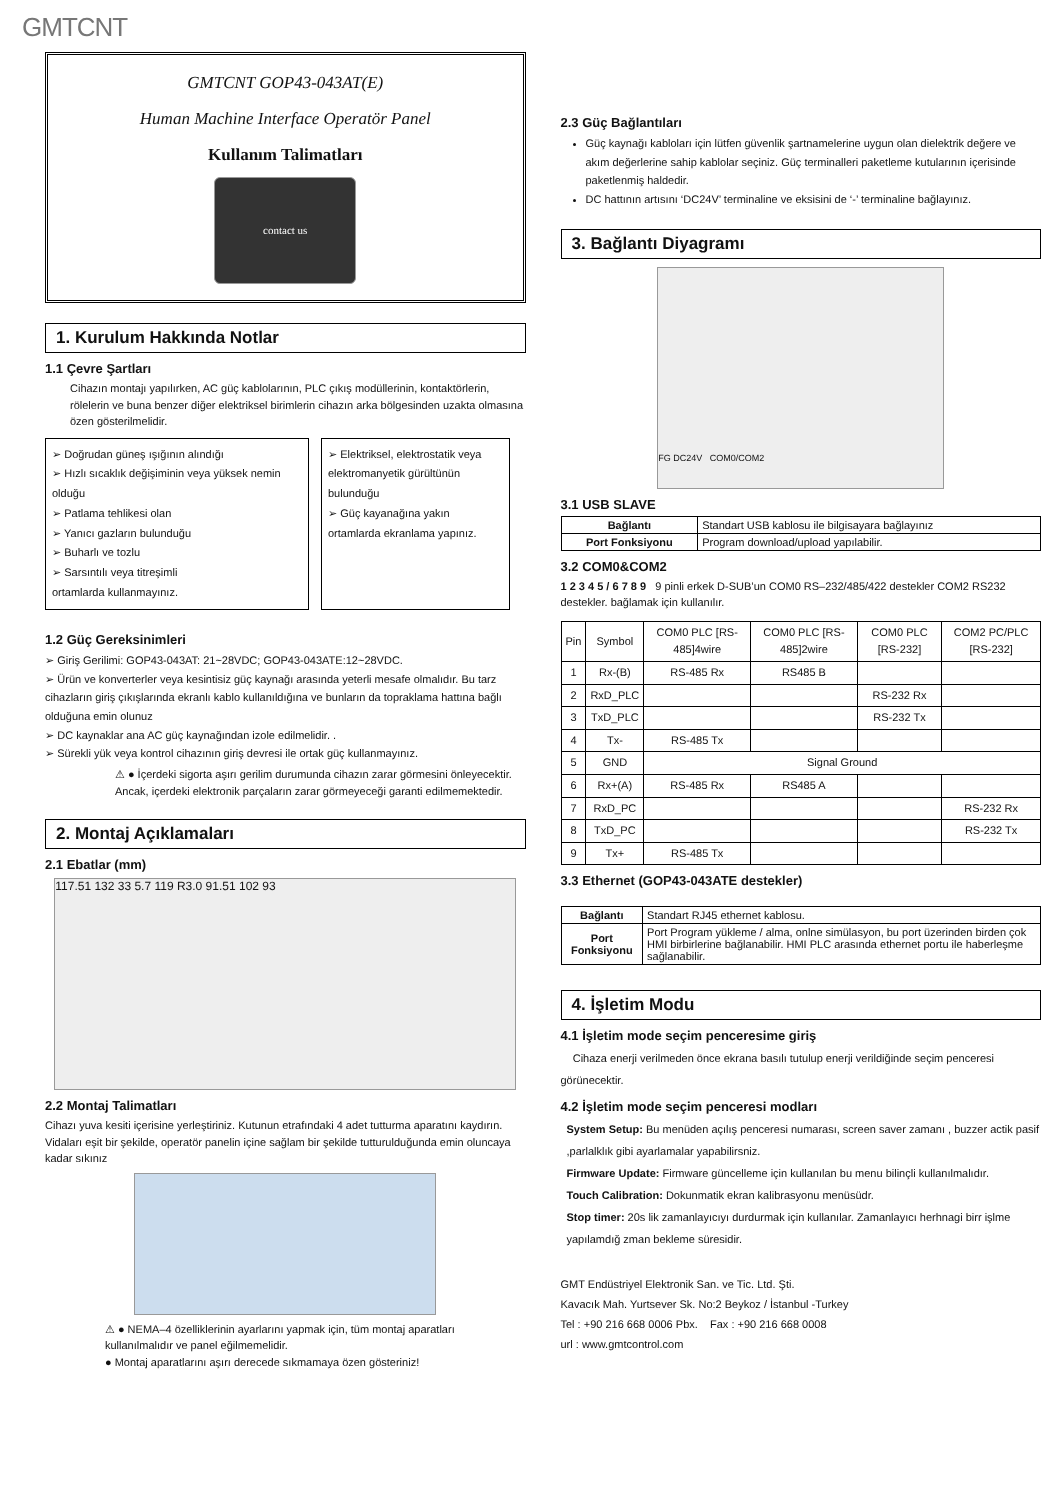GMTCNT
GMTCNT GOP43-043AT(E)
Human Machine Interface Operatör Panel
Kullanım Talimatları
contact us
1. Kurulum Hakkında Notlar
1.1 Çevre Şartları
Cihazın montajı yapılırken, AC güç kablolarının, PLC çıkış modüllerinin, kontaktörlerin, rölelerin ve buna benzer diğer elektriksel birimlerin cihazın arka bölgesinden uzakta olmasına özen gösterilmelidir.
➢ Doğrudan güneş ışığının alındığı
➢ Hızlı sıcaklık değişiminin veya yüksek nemin olduğu
➢ Patlama tehlikesi olan
➢ Yanıcı gazların bulunduğu
➢ Buharlı ve tozlu
➢ Sarsıntılı veya titreşimli
ortamlarda kullanmayınız.
➢ Elektriksel, elektrostatik veya elektromanyetik gürültünün bulunduğu
➢ Güç kayanağına yakın
ortamlarda ekranlama yapınız.
1.2 Güç Gereksinimleri
➢ Giriş Gerilimi: GOP43-043AT: 21~28VDC; GOP43-043ATE:12~28VDC.
➢ Ürün ve konverterler veya kesintisiz güç kaynağı arasında yeterli mesafe olmalıdır. Bu tarz cihazların giriş çıkışlarında ekranlı kablo kullanıldığına ve bunların da topraklama hattına bağlı olduğuna emin olunuz
➢ DC kaynaklar ana AC güç kaynağından izole edilmelidir. .
➢ Sürekli yük veya kontrol cihazının giriş devresi ile ortak güç kullanmayınız.
⚠ ● İçerdeki sigorta aşırı gerilim durumunda cihazın zarar görmesini önleyecektir. Ancak, içerdeki elektronik parçaların zarar görmeyeceği garanti edilmemektedir.
2. Montaj Açıklamaları
2.1 Ebatlar (mm)
117.51 132 33 5.7 119 R3.0 91.51 102 93
2.2 Montaj Talimatları
Cihazı yuva kesiti içerisine yerleştiriniz. Kutunun etrafındaki 4 adet tutturma aparatını kaydırın. Vidaları eşit bir şekilde, operatör panelin içine sağlam bir şekilde tutturulduğunda emin oluncaya kadar sıkınız
⚠ ● NEMA–4 özelliklerinin ayarlarını yapmak için, tüm montaj aparatları kullanılmalıdır ve panel eğilmemelidir.
● Montaj aparatlarını aşırı derecede sıkmamaya özen gösteriniz!
2.3 Güç Bağlantıları
Güç kaynağı kabloları için lütfen güvenlik şartnamelerine uygun olan dielektrik değere ve akım değerlerine sahip kablolar seçiniz. Güç terminalleri paketleme kutularının içerisinde paketlenmiş haldedir.
DC hattının artısını ‘DC24V’ terminaline ve eksisini de ‘-’ terminaline bağlayınız.
3. Bağlantı Diyagramı
FG DC24V COM0/COM2
3.1 USB SLAVE
| Bağlantı | Standart USB kablosu ile bilgisayara bağlayınız |
| Port Fonksiyonu | Program download/upload yapılabilir. |
3.2 COM0&COM2
1 2 3 4 5 / 6 7 8 9 9 pinli erkek D-SUB’un COM0 RS–232/485/422 destekler COM2 RS232 destekler. bağlamak için kullanılır.
| Pin | Symbol | COM0 PLC [RS-485]4wire | COM0 PLC [RS-485]2wire | COM0 PLC [RS-232] | COM2 PC/PLC [RS-232] |
| --- | --- | --- | --- | --- | --- |
| 1 | Rx-(B) | RS-485 Rx | RS485 B | | |
| 2 | RxD_PLC | | | RS-232 Rx | |
| 3 | TxD_PLC | | | RS-232 Tx | |
| 4 | Tx- | RS-485 Tx | | | |
| 5 | GND | Signal Ground | | | |
| 6 | Rx+(A) | RS-485 Rx | RS485 A | | |
| 7 | RxD_PC | | | | RS-232 Rx |
| 8 | TxD_PC | | | | RS-232 Tx |
| 9 | Tx+ | RS-485 Tx | | | |
3.3 Ethernet (GOP43-043ATE destekler)
| Bağlantı | Standart RJ45 ethernet kablosu. |
| Port Fonksiyonu | Port Program yükleme / alma, onlne simülasyon, bu port üzerinden birden çok HMI birbirlerine bağlanabilir. HMI PLC arasında ethernet portu ile haberleşme sağlanabilir. |
4. İşletim Modu
4.1 İşletim mode seçim penceresime giriş
Cihaza enerji verilmeden önce ekrana basılı tutulup enerji verildiğinde seçim penceresi görünecektir.
4.2 İşletim mode seçim penceresi modları
System Setup: Bu menüden açılış penceresi numarası, screen saver zamanı , buzzer actik pasif ,parlalklık gibi ayarlamalar yapabilirsniz.
Firmware Update: Firmware güncelleme için kullanılan bu menu bilinçli kullanılmalıdır.
Touch Calibration: Dokunmatik ekran kalibrasyonu menüsüdr.
Stop timer: 20s lik zamanlayıcıyı durdurmak için kullanılar. Zamanlayıcı herhnagi birr işlme yapılamdığ zman bekleme süresidir.
GMT Endüstriyel Elektronik San. ve Tic. Ltd. Şti.
Kavacık Mah. Yurtsever Sk. No:2 Beykoz / İstanbul -Turkey
Tel : +90 216 668 0006 Pbx. Fax : +90 216 668 0008
url : www.gmtcontrol.com